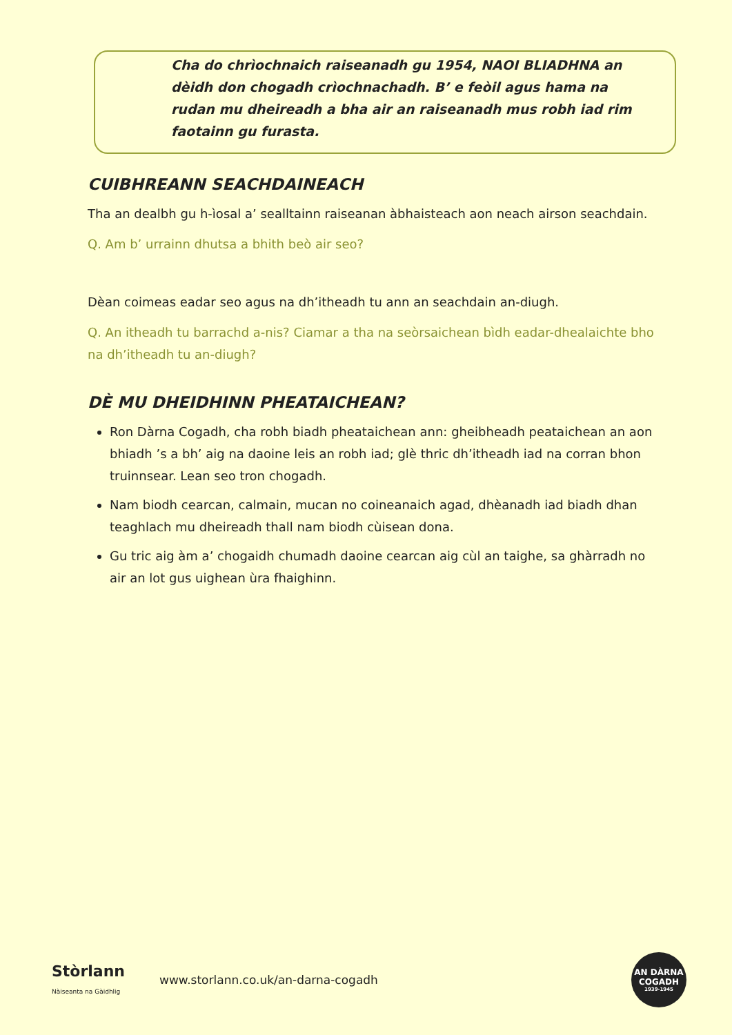Cha do chrìochnaich raiseanadh gu 1954, NAOI BLIADHNA an dèidh don chogadh crìochnachadh. B’ e feòil agus hama na rudan mu dheireadh a bha air an raiseanadh mus robh iad rim faotainn gu furasta.
CUIBHREANN SEACHDAINEACH
Tha an dealbh gu h-ìosal a’ sealltainn raiseanan àbhaisteach aon neach airson seachdain.
Q. Am b’ urrainn dhutsa a bhith beò air seo?
Dèan coimeas eadar seo agus na dh’itheadh tu ann an seachdain an-diugh.
Q. An itheadh tu barrachd a-nis? Ciamar a tha na seòrsaichean bìdh eadar-dhealaichte bho na dh’itheadh tu an-diugh?
DÈ MU DHEIDHINN PHEATAICHEAN?
Ron Dàrna Cogadh, cha robh biadh pheataichean ann: gheibheadh peataichean an aon bhiadh ’s a bh’ aig na daoine leis an robh iad; glè thric dh’itheadh iad na corran bhon truinnsear. Lean seo tron chogadh.
Nam biodh cearcan, calmain, mucan no coineanaich agad, dhèanadh iad biadh dhan teaghlach mu dheireadh thall nam biodh cùisean dona.
Gu tric aig àm a’ chogaidh chumadh daoine cearcan aig cùl an taighe, sa ghàrradh no air an lot gus uighean ùra fhaighinn.
Stòrlann
Nàiseanta na Gàidhlig
www.storlann.co.uk/an-darna-cogadh
AN DÀRNA
COGADH
1939-1945